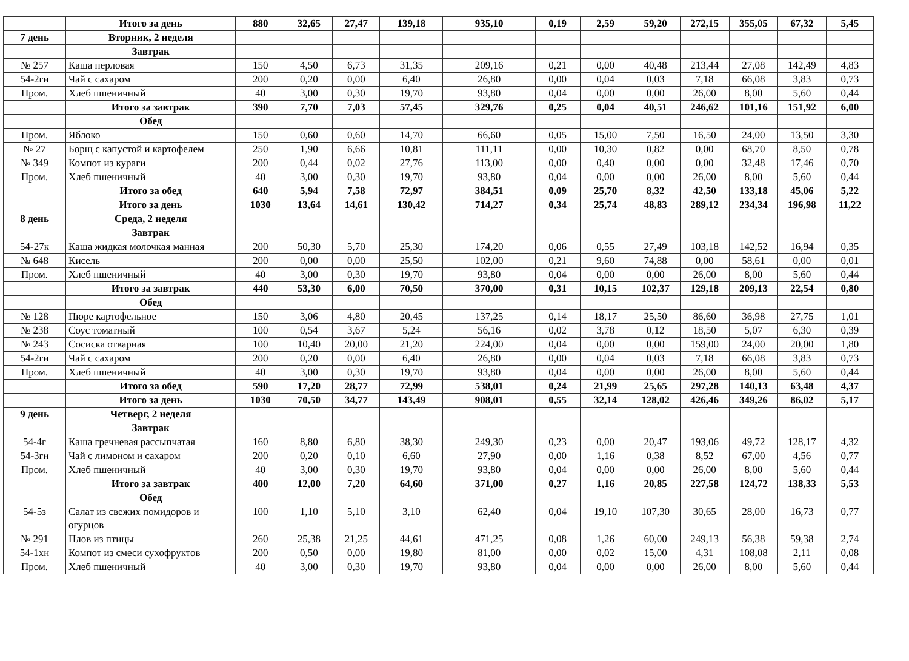| | Итого за день | 880 | 32,65 | 27,47 | 139,18 | 935,10 | 0,19 | 2,59 | 59,20 | 272,15 | 355,05 | 67,32 | 5,45 |
| 7 день | Вторник, 2 неделя | | | | | | | | | | | | |
| | Завтрак | | | | | | | | | | | | |
| № 257 | Каша перловая | 150 | 4,50 | 6,73 | 31,35 | 209,16 | 0,21 | 0,00 | 40,48 | 213,44 | 27,08 | 142,49 | 4,83 |
| 54-2гн | Чай с сахаром | 200 | 0,20 | 0,00 | 6,40 | 26,80 | 0,00 | 0,04 | 0,03 | 7,18 | 66,08 | 3,83 | 0,73 |
| Пром. | Хлеб пшеничный | 40 | 3,00 | 0,30 | 19,70 | 93,80 | 0,04 | 0,00 | 0,00 | 26,00 | 8,00 | 5,60 | 0,44 |
| | Итого за завтрак | 390 | 7,70 | 7,03 | 57,45 | 329,76 | 0,25 | 0,04 | 40,51 | 246,62 | 101,16 | 151,92 | 6,00 |
| | Обед | | | | | | | | | | | | |
| Пром. | Яблоко | 150 | 0,60 | 0,60 | 14,70 | 66,60 | 0,05 | 15,00 | 7,50 | 16,50 | 24,00 | 13,50 | 3,30 |
| № 27 | Борщ с капустой и картофелем | 250 | 1,90 | 6,66 | 10,81 | 111,11 | 0,00 | 10,30 | 0,82 | 0,00 | 68,70 | 8,50 | 0,78 |
| № 349 | Компот из кураги | 200 | 0,44 | 0,02 | 27,76 | 113,00 | 0,00 | 0,40 | 0,00 | 0,00 | 32,48 | 17,46 | 0,70 |
| Пром. | Хлеб пшеничный | 40 | 3,00 | 0,30 | 19,70 | 93,80 | 0,04 | 0,00 | 0,00 | 26,00 | 8,00 | 5,60 | 0,44 |
| | Итого за обед | 640 | 5,94 | 7,58 | 72,97 | 384,51 | 0,09 | 25,70 | 8,32 | 42,50 | 133,18 | 45,06 | 5,22 |
| | Итого за день | 1030 | 13,64 | 14,61 | 130,42 | 714,27 | 0,34 | 25,74 | 48,83 | 289,12 | 234,34 | 196,98 | 11,22 |
| 8 день | Среда, 2 неделя | | | | | | | | | | | | |
| | Завтрак | | | | | | | | | | | | |
| 54-27к | Каша жидкая молочкая манная | 200 | 50,30 | 5,70 | 25,30 | 174,20 | 0,06 | 0,55 | 27,49 | 103,18 | 142,52 | 16,94 | 0,35 |
| № 648 | Кисель | 200 | 0,00 | 0,00 | 25,50 | 102,00 | 0,21 | 9,60 | 74,88 | 0,00 | 58,61 | 0,00 | 0,01 |
| Пром. | Хлеб пшеничный | 40 | 3,00 | 0,30 | 19,70 | 93,80 | 0,04 | 0,00 | 0,00 | 26,00 | 8,00 | 5,60 | 0,44 |
| | Итого за завтрак | 440 | 53,30 | 6,00 | 70,50 | 370,00 | 0,31 | 10,15 | 102,37 | 129,18 | 209,13 | 22,54 | 0,80 |
| | Обед | | | | | | | | | | | | |
| № 128 | Пюре картофельное | 150 | 3,06 | 4,80 | 20,45 | 137,25 | 0,14 | 18,17 | 25,50 | 86,60 | 36,98 | 27,75 | 1,01 |
| № 238 | Соус томатный | 100 | 0,54 | 3,67 | 5,24 | 56,16 | 0,02 | 3,78 | 0,12 | 18,50 | 5,07 | 6,30 | 0,39 |
| № 243 | Сосиска отварная | 100 | 10,40 | 20,00 | 21,20 | 224,00 | 0,04 | 0,00 | 0,00 | 159,00 | 24,00 | 20,00 | 1,80 |
| 54-2гн | Чай с сахаром | 200 | 0,20 | 0,00 | 6,40 | 26,80 | 0,00 | 0,04 | 0,03 | 7,18 | 66,08 | 3,83 | 0,73 |
| Пром. | Хлеб пшеничный | 40 | 3,00 | 0,30 | 19,70 | 93,80 | 0,04 | 0,00 | 0,00 | 26,00 | 8,00 | 5,60 | 0,44 |
| | Итого за обед | 590 | 17,20 | 28,77 | 72,99 | 538,01 | 0,24 | 21,99 | 25,65 | 297,28 | 140,13 | 63,48 | 4,37 |
| | Итого за день | 1030 | 70,50 | 34,77 | 143,49 | 908,01 | 0,55 | 32,14 | 128,02 | 426,46 | 349,26 | 86,02 | 5,17 |
| 9 день | Четверг, 2 неделя | | | | | | | | | | | | |
| | Завтрак | | | | | | | | | | | | |
| 54-4г | Каша гречневая рассыпчатая | 160 | 8,80 | 6,80 | 38,30 | 249,30 | 0,23 | 0,00 | 20,47 | 193,06 | 49,72 | 128,17 | 4,32 |
| 54-3гн | Чай с лимоном и сахаром | 200 | 0,20 | 0,10 | 6,60 | 27,90 | 0,00 | 1,16 | 0,38 | 8,52 | 67,00 | 4,56 | 0,77 |
| Пром. | Хлеб пшеничный | 40 | 3,00 | 0,30 | 19,70 | 93,80 | 0,04 | 0,00 | 0,00 | 26,00 | 8,00 | 5,60 | 0,44 |
| | Итого за завтрак | 400 | 12,00 | 7,20 | 64,60 | 371,00 | 0,27 | 1,16 | 20,85 | 227,58 | 124,72 | 138,33 | 5,53 |
| | Обед | | | | | | | | | | | | |
| 54-5з | Салат из свежих помидоров и огурцов | 100 | 1,10 | 5,10 | 3,10 | 62,40 | 0,04 | 19,10 | 107,30 | 30,65 | 28,00 | 16,73 | 0,77 |
| № 291 | Плов из птицы | 260 | 25,38 | 21,25 | 44,61 | 471,25 | 0,08 | 1,26 | 60,00 | 249,13 | 56,38 | 59,38 | 2,74 |
| 54-1хн | Компот из смеси сухофруктов | 200 | 0,50 | 0,00 | 19,80 | 81,00 | 0,00 | 0,02 | 15,00 | 4,31 | 108,08 | 2,11 | 0,08 |
| Пром. | Хлеб пшеничный | 40 | 3,00 | 0,30 | 19,70 | 93,80 | 0,04 | 0,00 | 0,00 | 26,00 | 8,00 | 5,60 | 0,44 |